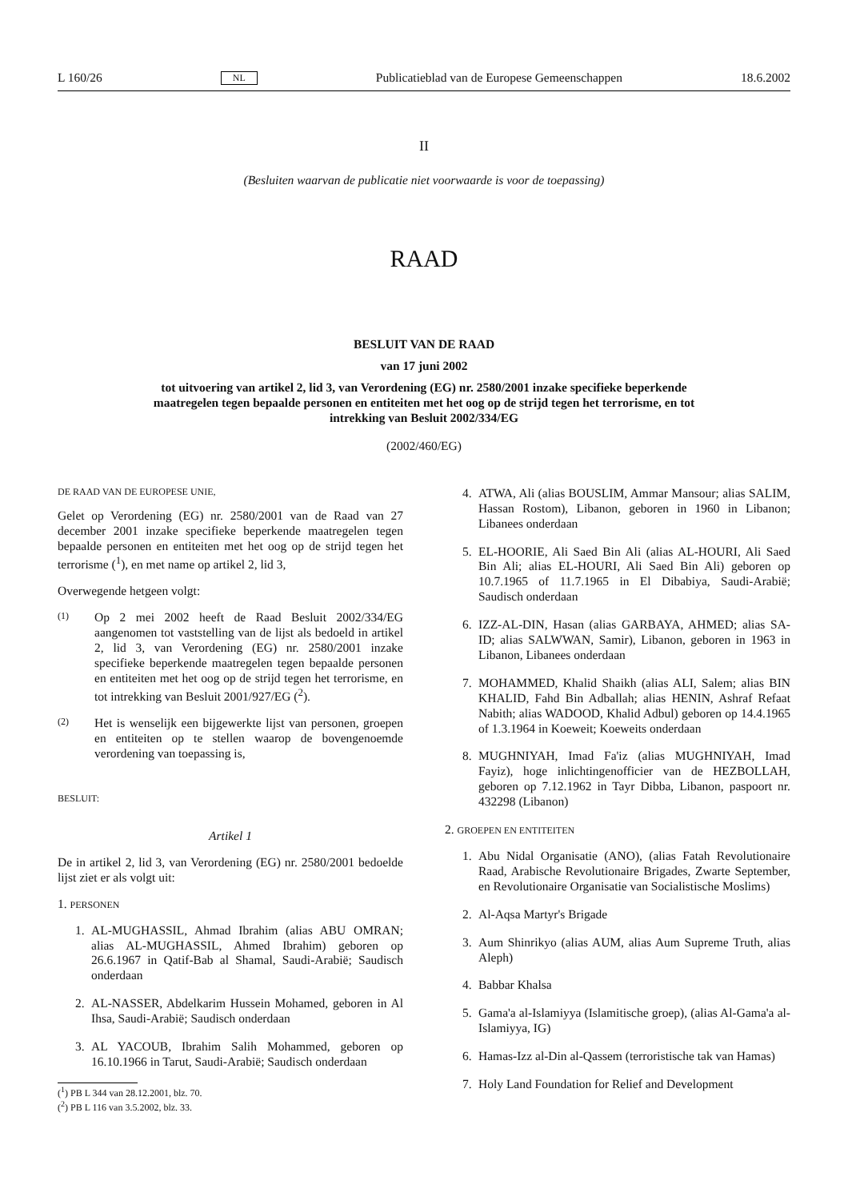L 160/26 NL Publicatieblad van de Europese Gemeenschappen 18.6.2002
II
(Besluiten waarvan de publicatie niet voorwaarde is voor de toepassing)
RAAD
BESLUIT VAN DE RAAD
van 17 juni 2002
tot uitvoering van artikel 2, lid 3, van Verordening (EG) nr. 2580/2001 inzake specifieke beperkende maatregelen tegen bepaalde personen en entiteiten met het oog op de strijd tegen het terrorisme, en tot intrekking van Besluit 2002/334/EG
(2002/460/EG)
DE RAAD VAN DE EUROPESE UNIE,
Gelet op Verordening (EG) nr. 2580/2001 van de Raad van 27 december 2001 inzake specifieke beperkende maatregelen tegen bepaalde personen en entiteiten met het oog op de strijd tegen het terrorisme (<sup>1</sup>), en met name op artikel 2, lid 3,
Overwegende hetgeen volgt:
(1)
Op 2 mei 2002 heeft de Raad Besluit 2002/334/EG aangenomen tot vaststelling van de lijst als bedoeld in artikel 2, lid 3, van Verordening (EG) nr. 2580/2001 inzake specifieke beperkende maatregelen tegen bepaalde personen en entiteiten met het oog op de strijd tegen het terrorisme, en tot intrekking van Besluit 2001/927/EG (<sup>2</sup>).
(2)
Het is wenselijk een bijgewerkte lijst van personen, groepen en entiteiten op te stellen waarop de bovengenoemde verordening van toepassing is,
BESLUIT:
Artikel 1
De in artikel 2, lid 3, van Verordening (EG) nr. 2580/2001 bedoelde lijst ziet er als volgt uit:
1. PERSONEN
1. AL-MUGHASSIL, Ahmad Ibrahim (alias ABU OMRAN; alias AL-MUGHASSIL, Ahmed Ibrahim) geboren op 26.6.1967 in Qatif-Bab al Shamal, Saudi-Arabië; Saudisch onderdaan
2. AL-NASSER, Abdelkarim Hussein Mohamed, geboren in Al Ihsa, Saudi-Arabië; Saudisch onderdaan
3. AL YACOUB, Ibrahim Salih Mohammed, geboren op 16.10.1966 in Tarut, Saudi-Arabië; Saudisch onderdaan
(<sup>1</sup>) PB L 344 van 28.12.2001, blz. 70.
(<sup>2</sup>) PB L 116 van 3.5.2002, blz. 33.
4. ATWA, Ali (alias BOUSLIM, Ammar Mansour; alias SALIM, Hassan Rostom), Libanon, geboren in 1960 in Libanon; Libanees onderdaan
5. EL-HOORIE, Ali Saed Bin Ali (alias AL-HOURI, Ali Saed Bin Ali; alias EL-HOURI, Ali Saed Bin Ali) geboren op 10.7.1965 of 11.7.1965 in El Dibabiya, Saudi-Arabië; Saudisch onderdaan
6. IZZ-AL-DIN, Hasan (alias GARBAYA, AHMED; alias SA-ID; alias SALWWAN, Samir), Libanon, geboren in 1963 in Libanon, Libanees onderdaan
7. MOHAMMED, Khalid Shaikh (alias ALI, Salem; alias BIN KHALID, Fahd Bin Adballah; alias HENIN, Ashraf Refaat Nabith; alias WADOOD, Khalid Adbul) geboren op 14.4.1965 of 1.3.1964 in Koeweit; Koeweits onderdaan
8. MUGHNIYAH, Imad Fa'iz (alias MUGHNIYAH, Imad Fayiz), hoge inlichtingenofficier van de HEZBOLLAH, geboren op 7.12.1962 in Tayr Dibba, Libanon, paspoort nr. 432298 (Libanon)
2. GROEPEN EN ENTITEITEN
1. Abu Nidal Organisatie (ANO), (alias Fatah Revolutionaire Raad, Arabische Revolutionaire Brigades, Zwarte September, en Revolutionaire Organisatie van Socialistische Moslims)
2. Al-Aqsa Martyr's Brigade
3. Aum Shinrikyo (alias AUM, alias Aum Supreme Truth, alias Aleph)
4. Babbar Khalsa
5. Gama'a al-Islamiyya (Islamitische groep), (alias Al-Gama'a al-Islamiyya, IG)
6. Hamas-Izz al-Din al-Qassem (terroristische tak van Hamas)
7. Holy Land Foundation for Relief and Development